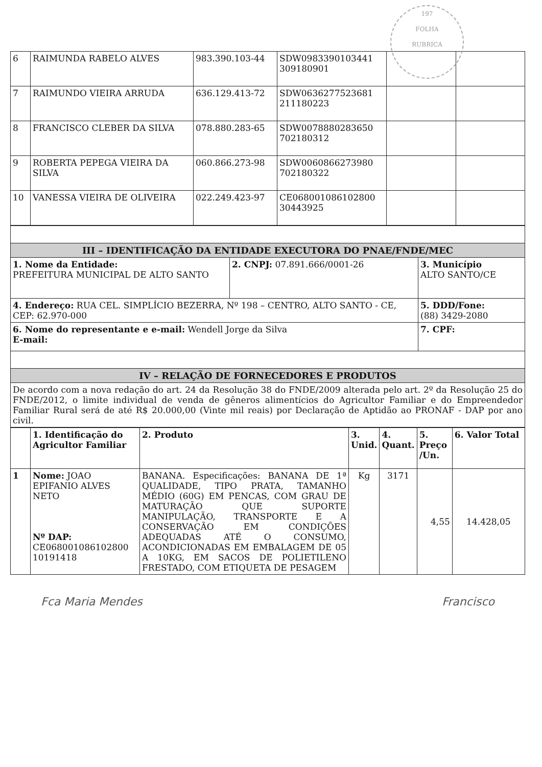197
FOLHA
RUBRICA
| 6 | RAIMUNDA RABELO ALVES | 983.390.103-44 | SDW0983390103441 309180901 | | |
| 7 | RAIMUNDO VIEIRA ARRUDA | 636.129.413-72 | SDW0636277523681 211180223 | | |
| 8 | FRANCISCO CLEBER DA SILVA | 078.880.283-65 | SDW0078880283650 702180312 | | |
| 9 | ROBERTA PEPEGA VIEIRA DA SILVA | 060.866.273-98 | SDW0060866273980 702180322 | | |
| 10 | VANESSA VIEIRA DE OLIVEIRA | 022.249.423-97 | CE068001086102800 30443925 | | |
| III – IDENTIFICAÇÃO DA ENTIDADE EXECUTORA DO PNAE/FNDE/MEC | | |
| 1. Nome da Entidade: PREFEITURA MUNICIPAL DE ALTO SANTO | 2. CNPJ: 07.891.666/0001-26 | 3. Município ALTO SANTO/CE |
| 4. Endereço: RUA CEL. SIMPLÍCIO BEZERRA, Nº 198 – CENTRO, ALTO SANTO - CE, CEP: 62.970-000 | | 5. DDD/Fone: (88) 3429-2080 |
| 6. Nome do representante e e-mail: Wendell Jorge da Silva E-mail: | | 7. CPF: |
| IV – RELAÇÃO DE FORNECEDORES E PRODUTOS | | |
| De acordo com a nova redação do art. 24 da Resolução 38 do FNDE/2009 alterada pelo art. 2º da Resolução 25 do FNDE/2012, o limite individual de venda de gêneros alimentícios do Agricultor Familiar e do Empreendedor Familiar Rural será de até R$ 20.000,00 (Vinte mil reais) por Declaração de Aptidão ao PRONAF - DAP por ano civil. | | |
| | 1. Identificação do Agricultor Familiar | 2. Produto | 3. Unid. | 4. Quant. | 5. Preço /Un. | 6. Valor Total |
| --- | --- | --- | --- | --- | --- | --- |
| 1 | Nome: JOAO EPIFANIO ALVES NETO Nº DAP: CE068001086102800 10191418 | BANANA. Especificações: BANANA DE 1ª QUALIDADE, TIPO PRATA, TAMANHO MÉDIO (60G) EM PENCAS, COM GRAU DE MATURAÇÃO QUE SUPORTE MANIPULAÇÃO, TRANSPORTE E A CONSERVAÇÃO EM CONDIÇÕES ADEQUADAS ATÉ O CONSUMO, ACONDICIONADAS EM EMBALAGEM DE 05 A 10KG, EM SACOS DE POLIETILENO FRESTADO, COM ETIQUETA DE PESAGEM | Kg | 3171 | 4,55 | 14.428,05 |
Fca Maria Mendes Francisco